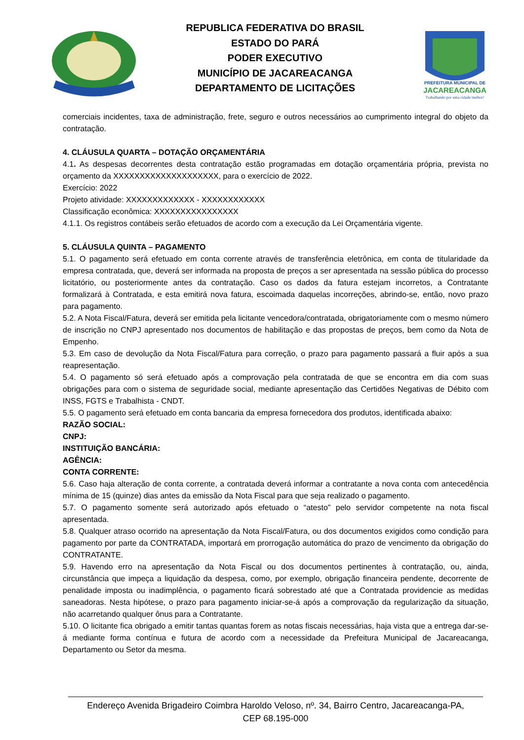REPUBLICA FEDERATIVA DO BRASIL
ESTADO DO PARÁ
PODER EXECUTIVO
MUNICÍPIO DE JACAREACANGA
DEPARTAMENTO DE LICITAÇÕES
PREFEITURA MUNICIPAL DE
JACAREACANGA
Trabalhando por uma cidade melhor!
comerciais incidentes, taxa de administração, frete, seguro e outros necessários ao cumprimento integral do objeto da contratação.
4. CLÁUSULA QUARTA – DOTAÇÃO ORÇAMENTÁRIA
4.1. As despesas decorrentes desta contratação estão programadas em dotação orçamentária própria, prevista no orçamento da XXXXXXXXXXXXXXXXXXXX, para o exercício de 2022.
Exercício: 2022
Projeto atividade: XXXXXXXXXXXXX - XXXXXXXXXXXX
Classificação econômica: XXXXXXXXXXXXXXXX
4.1.1. Os registros contábeis serão efetuados de acordo com a execução da Lei Orçamentária vigente.
5. CLÁUSULA QUINTA – PAGAMENTO
5.1. O pagamento será efetuado em conta corrente através de transferência eletrônica, em conta de titularidade da empresa contratada, que, deverá ser informada na proposta de preços a ser apresentada na sessão pública do processo licitatório, ou posteriormente antes da contratação. Caso os dados da fatura estejam incorretos, a Contratante formalizará à Contratada, e esta emitirá nova fatura, escoimada daquelas incorreções, abrindo-se, então, novo prazo para pagamento.
5.2. A Nota Fiscal/Fatura, deverá ser emitida pela licitante vencedora/contratada, obrigatoriamente com o mesmo número de inscrição no CNPJ apresentado nos documentos de habilitação e das propostas de preços, bem como da Nota de Empenho.
5.3. Em caso de devolução da Nota Fiscal/Fatura para correção, o prazo para pagamento passará a fluir após a sua reapresentação.
5.4. O pagamento só será efetuado após a comprovação pela contratada de que se encontra em dia com suas obrigações para com o sistema de seguridade social, mediante apresentação das Certidões Negativas de Débito com INSS, FGTS e Trabalhista - CNDT.
5.5. O pagamento será efetuado em conta bancaria da empresa fornecedora dos produtos, identificada abaixo:
RAZÃO SOCIAL:
CNPJ:
INSTITUIÇÃO BANCÁRIA:
AGÊNCIA:
CONTA CORRENTE:
5.6. Caso haja alteração de conta corrente, a contratada deverá informar a contratante a nova conta com antecedência mínima de 15 (quinze) dias antes da emissão da Nota Fiscal para que seja realizado o pagamento.
5.7. O pagamento somente será autorizado após efetuado o “atesto” pelo servidor competente na nota fiscal apresentada.
5.8. Qualquer atraso ocorrido na apresentação da Nota Fiscal/Fatura, ou dos documentos exigidos como condição para pagamento por parte da CONTRATADA, importará em prorrogação automática do prazo de vencimento da obrigação do CONTRATANTE.
5.9. Havendo erro na apresentação da Nota Fiscal ou dos documentos pertinentes à contratação, ou, ainda, circunstância que impeça a liquidação da despesa, como, por exemplo, obrigação financeira pendente, decorrente de penalidade imposta ou inadimplência, o pagamento ficará sobrestado até que a Contratada providencie as medidas saneadoras. Nesta hipótese, o prazo para pagamento iniciar-se-á após a comprovação da regularização da situação, não acarretando qualquer ônus para a Contratante.
5.10. O licitante fica obrigado a emitir tantas quantas forem as notas fiscais necessárias, haja vista que a entrega dar-se-á mediante forma contínua e futura de acordo com a necessidade da Prefeitura Municipal de Jacareacanga, Departamento ou Setor da mesma.
Endereço Avenida Brigadeiro Coimbra Haroldo Veloso, nº. 34, Bairro Centro, Jacareacanga-PA,
CEP 68.195-000